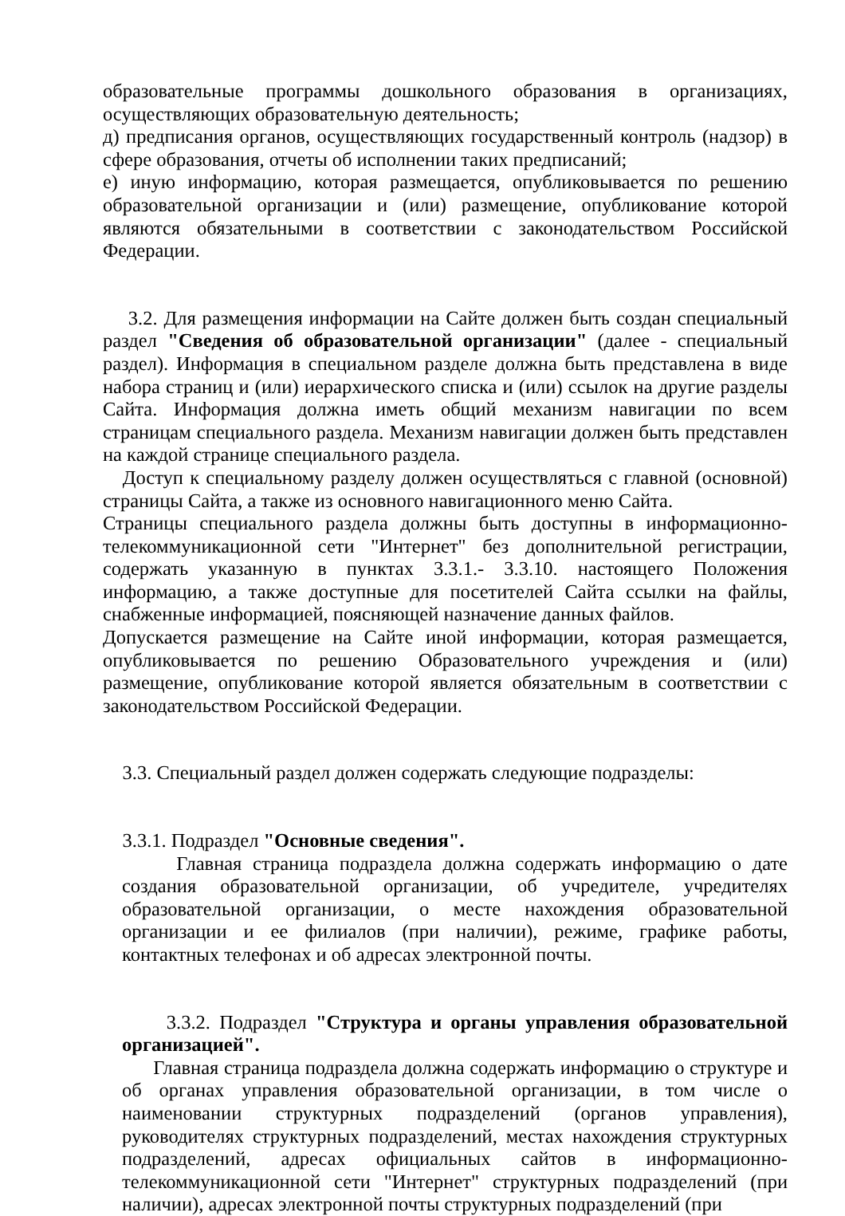образовательные программы дошкольного образования в организациях, осуществляющих образовательную деятельность;
д) предписания органов, осуществляющих государственный контроль (надзор) в сфере образования, отчеты об исполнении таких предписаний;
е) иную информацию, которая размещается, опубликовывается по решению образовательной организации и (или) размещение, опубликование которой являются обязательными в соответствии с законодательством Российской Федерации.
3.2. Для размещения информации на Сайте должен быть создан специальный раздел "Сведения об образовательной организации" (далее - специальный раздел). Информация в специальном разделе должна быть представлена в виде набора страниц и (или) иерархического списка и (или) ссылок на другие разделы Сайта. Информация должна иметь общий механизм навигации по всем страницам специального раздела. Механизм навигации должен быть представлен на каждой странице специального раздела.
Доступ к специальному разделу должен осуществляться с главной (основной) страницы Сайта, а также из основного навигационного меню Сайта.
Страницы специального раздела должны быть доступны в информационно-телекоммуникационной сети "Интернет" без дополнительной регистрации, содержать указанную в пунктах 3.3.1.- 3.3.10. настоящего Положения информацию, а также доступные для посетителей Сайта ссылки на файлы, снабженные информацией, поясняющей назначение данных файлов.
Допускается размещение на Сайте иной информации, которая размещается, опубликовывается по решению Образовательного учреждения и (или) размещение, опубликование которой является обязательным в соответствии с законодательством Российской Федерации.
3.3. Специальный раздел должен содержать следующие подразделы:
3.3.1. Подраздел "Основные сведения".
Главная страница подраздела должна содержать информацию о дате создания образовательной организации, об учредителе, учредителях образовательной организации, о месте нахождения образовательной организации и ее филиалов (при наличии), режиме, графике работы, контактных телефонах и об адресах электронной почты.
3.3.2. Подраздел "Структура и органы управления образовательной организацией".
Главная страница подраздела должна содержать информацию о структуре и об органах управления образовательной организации, в том числе о наименовании структурных подразделений (органов управления), руководителях структурных подразделений, местах нахождения структурных подразделений, адресах официальных сайтов в информационно-телекоммуникационной сети "Интернет" структурных подразделений (при наличии), адресах электронной почты структурных подразделений (при